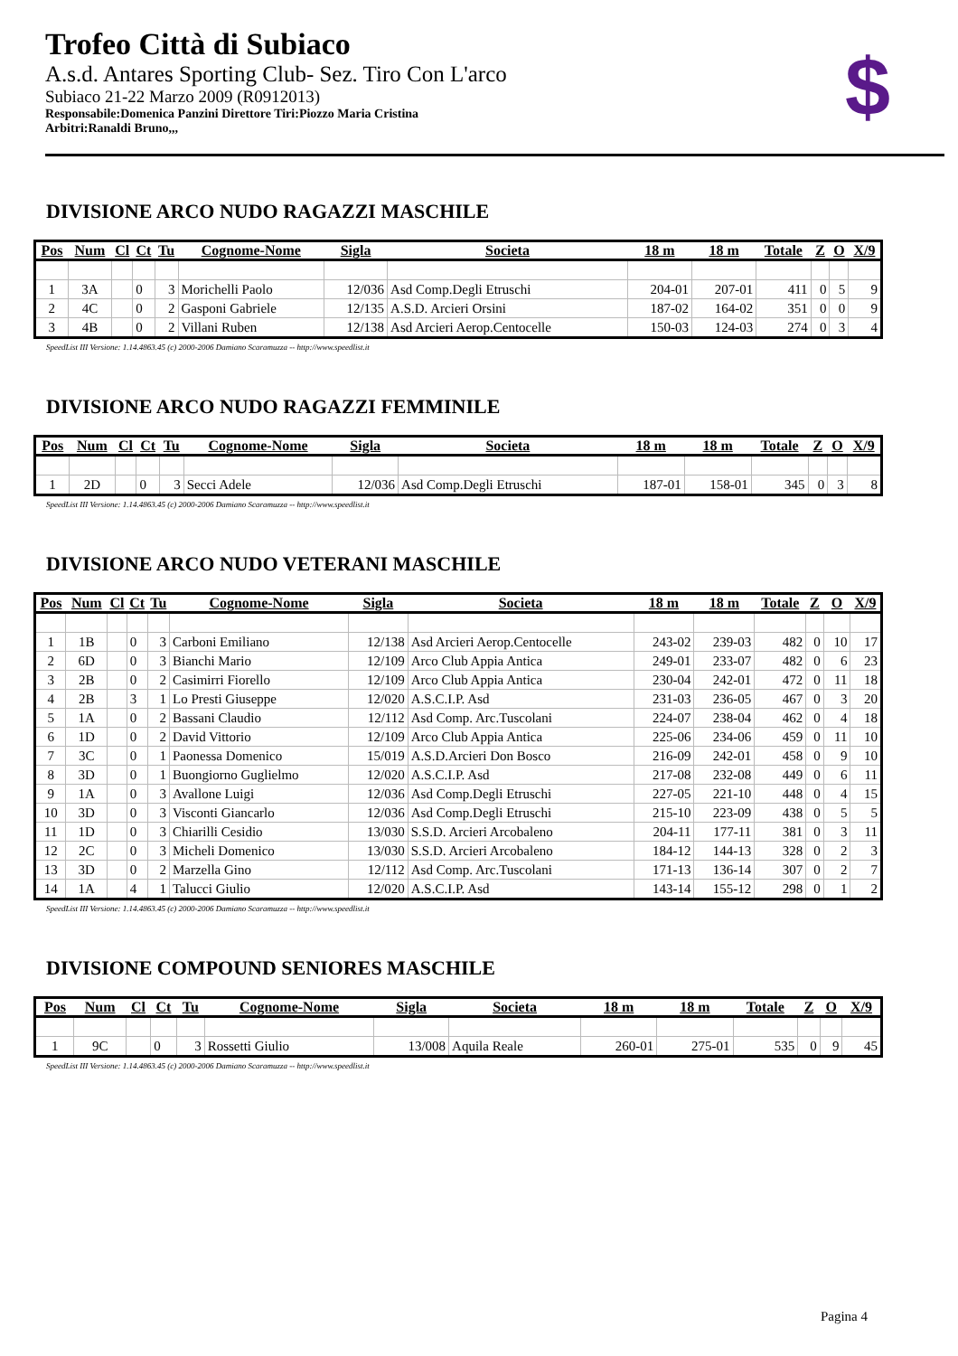Trofeo Città di Subiaco
A.s.d. Antares Sporting Club- Sez. Tiro Con L'arco
Subiaco 21-22 Marzo 2009 (R0912013)
Responsabile:Domenica Panzini Direttore Tiri:Piozzo Maria Cristina
Arbitri:Ranaldi Bruno,,,
$
DIVISIONE ARCO NUDO RAGAZZI MASCHILE
| Pos | Num | Cl | Ct | Tu | Cognome-Nome | Sigla | Societa | 18 m | 18 m | Totale | Z | O | X/9 |
| --- | --- | --- | --- | --- | --- | --- | --- | --- | --- | --- | --- | --- | --- |
| 1 | 3A | | 0 | 3 | Morichelli Paolo | 12/036 | Asd Comp.Degli Etruschi | 204-01 | 207-01 | 411 | 0 | 5 | 9 |
| 2 | 4C | | 0 | 2 | Gasponi Gabriele | 12/135 | A.S.D. Arcieri Orsini | 187-02 | 164-02 | 351 | 0 | 0 | 9 |
| 3 | 4B | | 0 | 2 | Villani Ruben | 12/138 | Asd Arcieri Aerop.Centocelle | 150-03 | 124-03 | 274 | 0 | 3 | 4 |
SpeedList III Versione: 1.14.4863.45 (c) 2000-2006 Damiano Scaramuzza -- http://www.speedlist.it
DIVISIONE ARCO NUDO RAGAZZI FEMMINILE
| Pos | Num | Cl | Ct | Tu | Cognome-Nome | Sigla | Societa | 18 m | 18 m | Totale | Z | O | X/9 |
| --- | --- | --- | --- | --- | --- | --- | --- | --- | --- | --- | --- | --- | --- |
| 1 | 2D | | 0 | 3 | Secci Adele | 12/036 | Asd Comp.Degli Etruschi | 187-01 | 158-01 | 345 | 0 | 3 | 8 |
SpeedList III Versione: 1.14.4863.45 (c) 2000-2006 Damiano Scaramuzza -- http://www.speedlist.it
DIVISIONE ARCO NUDO VETERANI MASCHILE
| Pos | Num | Cl | Ct | Tu | Cognome-Nome | Sigla | Societa | 18 m | 18 m | Totale | Z | O | X/9 |
| --- | --- | --- | --- | --- | --- | --- | --- | --- | --- | --- | --- | --- | --- |
| 1 | 1B | | 0 | 3 | Carboni Emiliano | 12/138 | Asd Arcieri Aerop.Centocelle | 243-02 | 239-03 | 482 | 0 | 10 | 17 |
| 2 | 6D | | 0 | 3 | Bianchi Mario | 12/109 | Arco Club Appia Antica | 249-01 | 233-07 | 482 | 0 | 6 | 23 |
| 3 | 2B | | 0 | 2 | Casimirri Fiorello | 12/109 | Arco Club Appia Antica | 230-04 | 242-01 | 472 | 0 | 11 | 18 |
| 4 | 2B | | 3 | 1 | Lo Presti Giuseppe | 12/020 | A.S.C.I.P. Asd | 231-03 | 236-05 | 467 | 0 | 3 | 20 |
| 5 | 1A | | 0 | 2 | Bassani Claudio | 12/112 | Asd Comp. Arc.Tuscolani | 224-07 | 238-04 | 462 | 0 | 4 | 18 |
| 6 | 1D | | 0 | 2 | David Vittorio | 12/109 | Arco Club Appia Antica | 225-06 | 234-06 | 459 | 0 | 11 | 10 |
| 7 | 3C | | 0 | 1 | Paonessa Domenico | 15/019 | A.S.D.Arcieri Don Bosco | 216-09 | 242-01 | 458 | 0 | 9 | 10 |
| 8 | 3D | | 0 | 1 | Buongiorno Guglielmo | 12/020 | A.S.C.I.P. Asd | 217-08 | 232-08 | 449 | 0 | 6 | 11 |
| 9 | 1A | | 0 | 3 | Avallone Luigi | 12/036 | Asd Comp.Degli Etruschi | 227-05 | 221-10 | 448 | 0 | 4 | 15 |
| 10 | 3D | | 0 | 3 | Visconti Giancarlo | 12/036 | Asd Comp.Degli Etruschi | 215-10 | 223-09 | 438 | 0 | 5 | 5 |
| 11 | 1D | | 0 | 3 | Chiarilli Cesidio | 13/030 | S.S.D. Arcieri Arcobaleno | 204-11 | 177-11 | 381 | 0 | 3 | 11 |
| 12 | 2C | | 0 | 3 | Micheli Domenico | 13/030 | S.S.D. Arcieri Arcobaleno | 184-12 | 144-13 | 328 | 0 | 2 | 3 |
| 13 | 3D | | 0 | 2 | Marzella Gino | 12/112 | Asd Comp. Arc.Tuscolani | 171-13 | 136-14 | 307 | 0 | 2 | 7 |
| 14 | 1A | | 4 | 1 | Talucci Giulio | 12/020 | A.S.C.I.P. Asd | 143-14 | 155-12 | 298 | 0 | 1 | 2 |
SpeedList III Versione: 1.14.4863.45 (c) 2000-2006 Damiano Scaramuzza -- http://www.speedlist.it
DIVISIONE COMPOUND SENIORES MASCHILE
| Pos | Num | Cl | Ct | Tu | Cognome-Nome | Sigla | Societa | 18 m | 18 m | Totale | Z | O | X/9 |
| --- | --- | --- | --- | --- | --- | --- | --- | --- | --- | --- | --- | --- | --- |
| 1 | 9C | | 0 | 3 | Rossetti Giulio | 13/008 | Aquila Reale | 260-01 | 275-01 | 535 | 0 | 9 | 45 |
SpeedList III Versione: 1.14.4863.45 (c) 2000-2006 Damiano Scaramuzza -- http://www.speedlist.it
Pagina 4